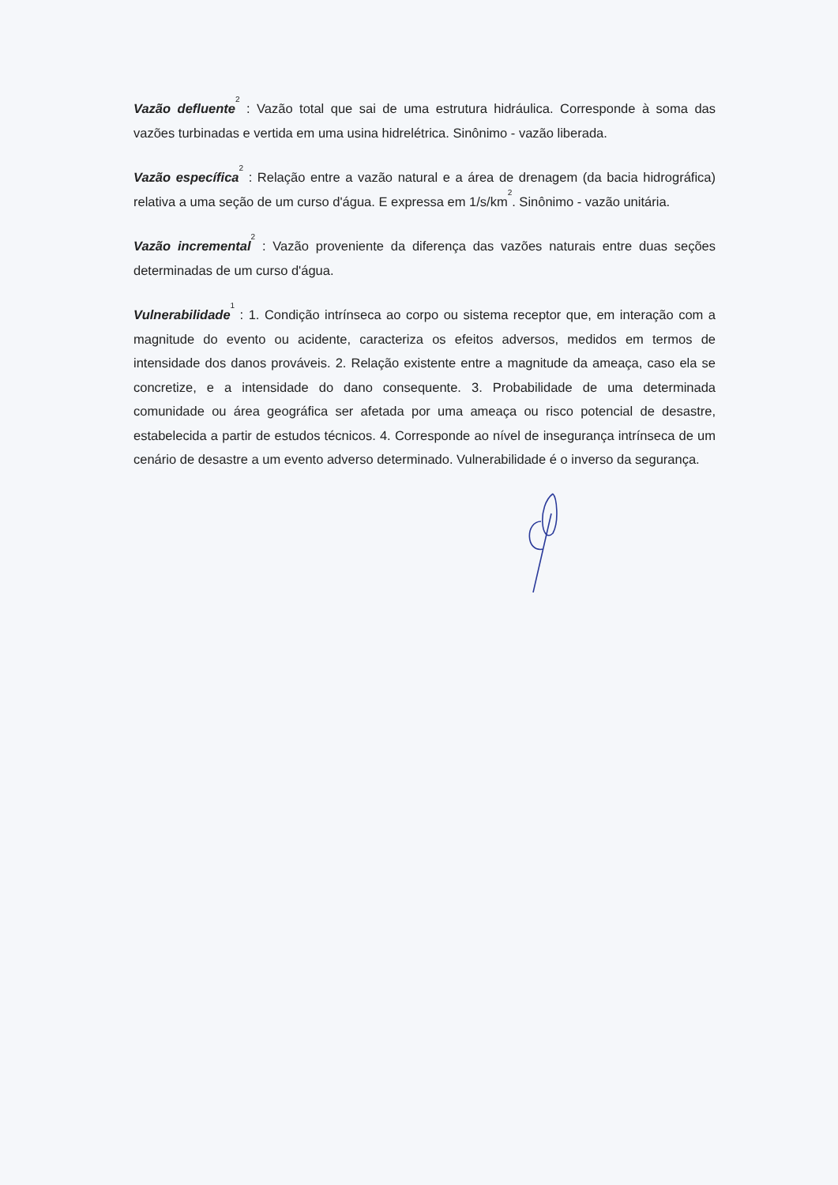Vazão defluente<sup>2</sup> : Vazão total que sai de uma estrutura hidráulica. Corresponde à soma das vazões turbinadas e vertida em uma usina hidrelétrica. Sinônimo - vazão liberada.
Vazão específica<sup>2</sup> : Relação entre a vazão natural e a área de drenagem (da bacia hidrográfica) relativa a uma seção de um curso d'água. E expressa em 1/s/km<sup>2</sup>. Sinônimo - vazão unitária.
Vazão incremental<sup>2</sup> : Vazão proveniente da diferença das vazões naturais entre duas seções determinadas de um curso d'água.
Vulnerabilidade<sup>1</sup> : 1. Condição intrínseca ao corpo ou sistema receptor que, em interação com a magnitude do evento ou acidente, caracteriza os efeitos adversos, medidos em termos de intensidade dos danos prováveis. 2. Relação existente entre a magnitude da ameaça, caso ela se concretize, e a intensidade do dano consequente. 3. Probabilidade de uma determinada comunidade ou área geográfica ser afetada por uma ameaça ou risco potencial de desastre, estabelecida a partir de estudos técnicos. 4. Corresponde ao nível de insegurança intrínseca de um cenário de desastre a um evento adverso determinado. Vulnerabilidade é o inverso da segurança.